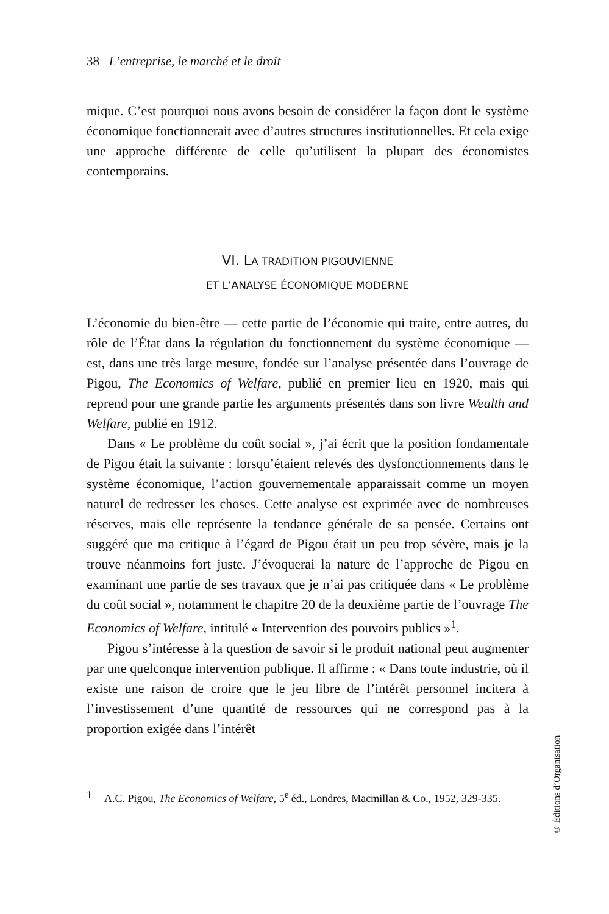38 L’entreprise, le marché et le droit
mique. C’est pourquoi nous avons besoin de considérer la façon dont le système économique fonctionnerait avec d’autres structures institutionnelles. Et cela exige une approche différente de celle qu’utilisent la plupart des économistes contemporains.
VI. LA TRADITION PIGOUVIENNE
ET L’ANALYSE ÉCONOMIQUE MODERNE
L’économie du bien-être — cette partie de l’économie qui traite, entre autres, du rôle de l’État dans la régulation du fonctionnement du système économique — est, dans une très large mesure, fondée sur l’analyse présentée dans l’ouvrage de Pigou, The Economics of Welfare, publié en premier lieu en 1920, mais qui reprend pour une grande partie les arguments présentés dans son livre Wealth and Welfare, publié en 1912.
Dans « Le problème du coût social », j’ai écrit que la position fondamentale de Pigou était la suivante : lorsqu’étaient relevés des dysfonctionnements dans le système économique, l’action gouvernementale apparaissait comme un moyen naturel de redresser les choses. Cette analyse est exprimée avec de nombreuses réserves, mais elle représente la tendance générale de sa pensée. Certains ont suggéré que ma critique à l’égard de Pigou était un peu trop sévère, mais je la trouve néanmoins fort juste. J’évoquerai la nature de l’approche de Pigou en examinant une partie de ses travaux que je n’ai pas critiquée dans « Le problème du coût social », notamment le chapitre 20 de la deuxième partie de l’ouvrage The Economics of Welfare, intitulé « Intervention des pouvoirs publics »<sup>1</sup>.
Pigou s’intéresse à la question de savoir si le produit national peut augmenter par une quelconque intervention publique. Il affirme : « Dans toute industrie, où il existe une raison de croire que le jeu libre de l’intérêt personnel incitera à l’investissement d’une quantité de ressources qui ne correspond pas à la proportion exigée dans l’intérêt
1 A.C. Pigou, The Economics of Welfare, 5<sup>e</sup> éd., Londres, Macmillan & Co., 1952, 329-335.
© Éditions d’Organisation